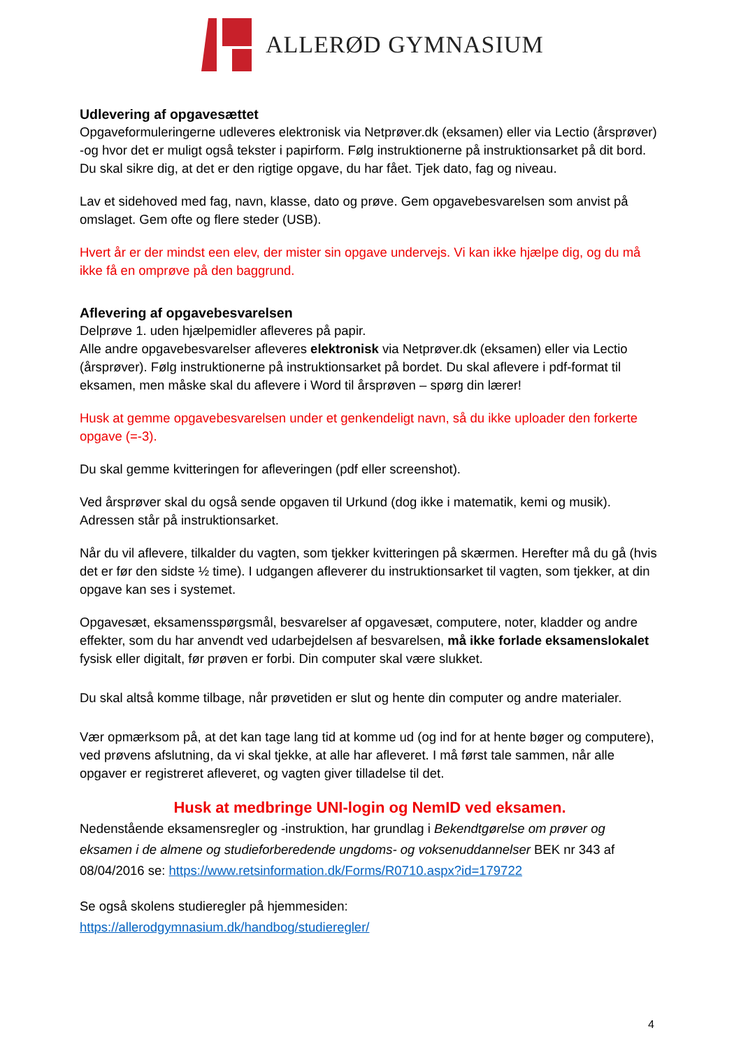ALLERØD GYMNASIUM
Udlevering af opgavesættet
Opgaveformuleringerne udleveres elektronisk via Netprøver.dk (eksamen) eller via Lectio (årsprøver) -og hvor det er muligt også tekster i papirform. Følg instruktionerne på instruktionsarket på dit bord. Du skal sikre dig, at det er den rigtige opgave, du har fået. Tjek dato, fag og niveau.
Lav et sidehoved med fag, navn, klasse, dato og prøve. Gem opgavebesvarelsen som anvist på omslaget. Gem ofte og flere steder (USB).
Hvert år er der mindst een elev, der mister sin opgave undervejs. Vi kan ikke hjælpe dig, og du må ikke få en omprøve på den baggrund.
Aflevering af opgavebesvarelsen
Delprøve 1. uden hjælpemidler afleveres på papir.
Alle andre opgavebesvarelser afleveres elektronisk via Netprøver.dk (eksamen) eller via Lectio (årsprøver). Følg instruktionerne på instruktionsarket på bordet. Du skal aflevere i pdf-format til eksamen, men måske skal du aflevere i Word til årsprøven – spørg din lærer!
Husk at gemme opgavebesvarelsen under et genkendeligt navn, så du ikke uploader den forkerte opgave (=-3).
Du skal gemme kvitteringen for afleveringen (pdf eller screenshot).
Ved årsprøver skal du også sende opgaven til Urkund (dog ikke i matematik, kemi og musik). Adressen står på instruktionsarket.
Når du vil aflevere, tilkalder du vagten, som tjekker kvitteringen på skærmen. Herefter må du gå (hvis det er før den sidste ½ time). I udgangen afleverer du instruktionsarket til vagten, som tjekker, at din opgave kan ses i systemet.
Opgavesæt, eksamensspørgsmål, besvarelser af opgavesæt, computere, noter, kladder og andre effekter, som du har anvendt ved udarbejdelsen af besvarelsen, må ikke forlade eksamenslokalet fysisk eller digitalt, før prøven er forbi. Din computer skal være slukket.
Du skal altså komme tilbage, når prøvetiden er slut og hente din computer og andre materialer.
Vær opmærksom på, at det kan tage lang tid at komme ud (og ind for at hente bøger og computere), ved prøvens afslutning, da vi skal tjekke, at alle har afleveret. I må først tale sammen, når alle opgaver er registreret afleveret, og vagten giver tilladelse til det.
Husk at medbringe UNI-login og NemID ved eksamen.
Nedenstående eksamensregler og -instruktion, har grundlag i Bekendtgørelse om prøver og eksamen i de almene og studieforberedende ungdoms- og voksenuddannelser BEK nr 343 af 08/04/2016 se: https://www.retsinformation.dk/Forms/R0710.aspx?id=179722
Se også skolens studieregler på hjemmesiden:
https://allerodgymnasium.dk/handbog/studieregler/
4